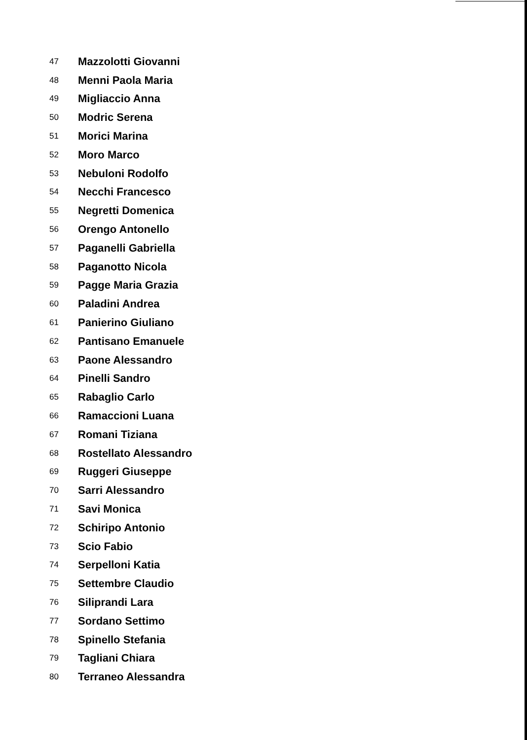47 Mazzolotti Giovanni
48 Menni Paola Maria
49 Migliaccio Anna
50 Modric Serena
51 Morici Marina
52 Moro Marco
53 Nebuloni Rodolfo
54 Necchi Francesco
55 Negretti Domenica
56 Orengo Antonello
57 Paganelli Gabriella
58 Paganotto Nicola
59 Pagge Maria Grazia
60 Paladini Andrea
61 Panierino Giuliano
62 Pantisano Emanuele
63 Paone Alessandro
64 Pinelli Sandro
65 Rabaglio Carlo
66 Ramaccioni Luana
67 Romani Tiziana
68 Rostellato Alessandro
69 Ruggeri Giuseppe
70 Sarri Alessandro
71 Savi Monica
72 Schiripo Antonio
73 Scio Fabio
74 Serpelloni Katia
75 Settembre Claudio
76 Siliprandi Lara
77 Sordano Settimo
78 Spinello Stefania
79 Tagliani Chiara
80 Terraneo Alessandra